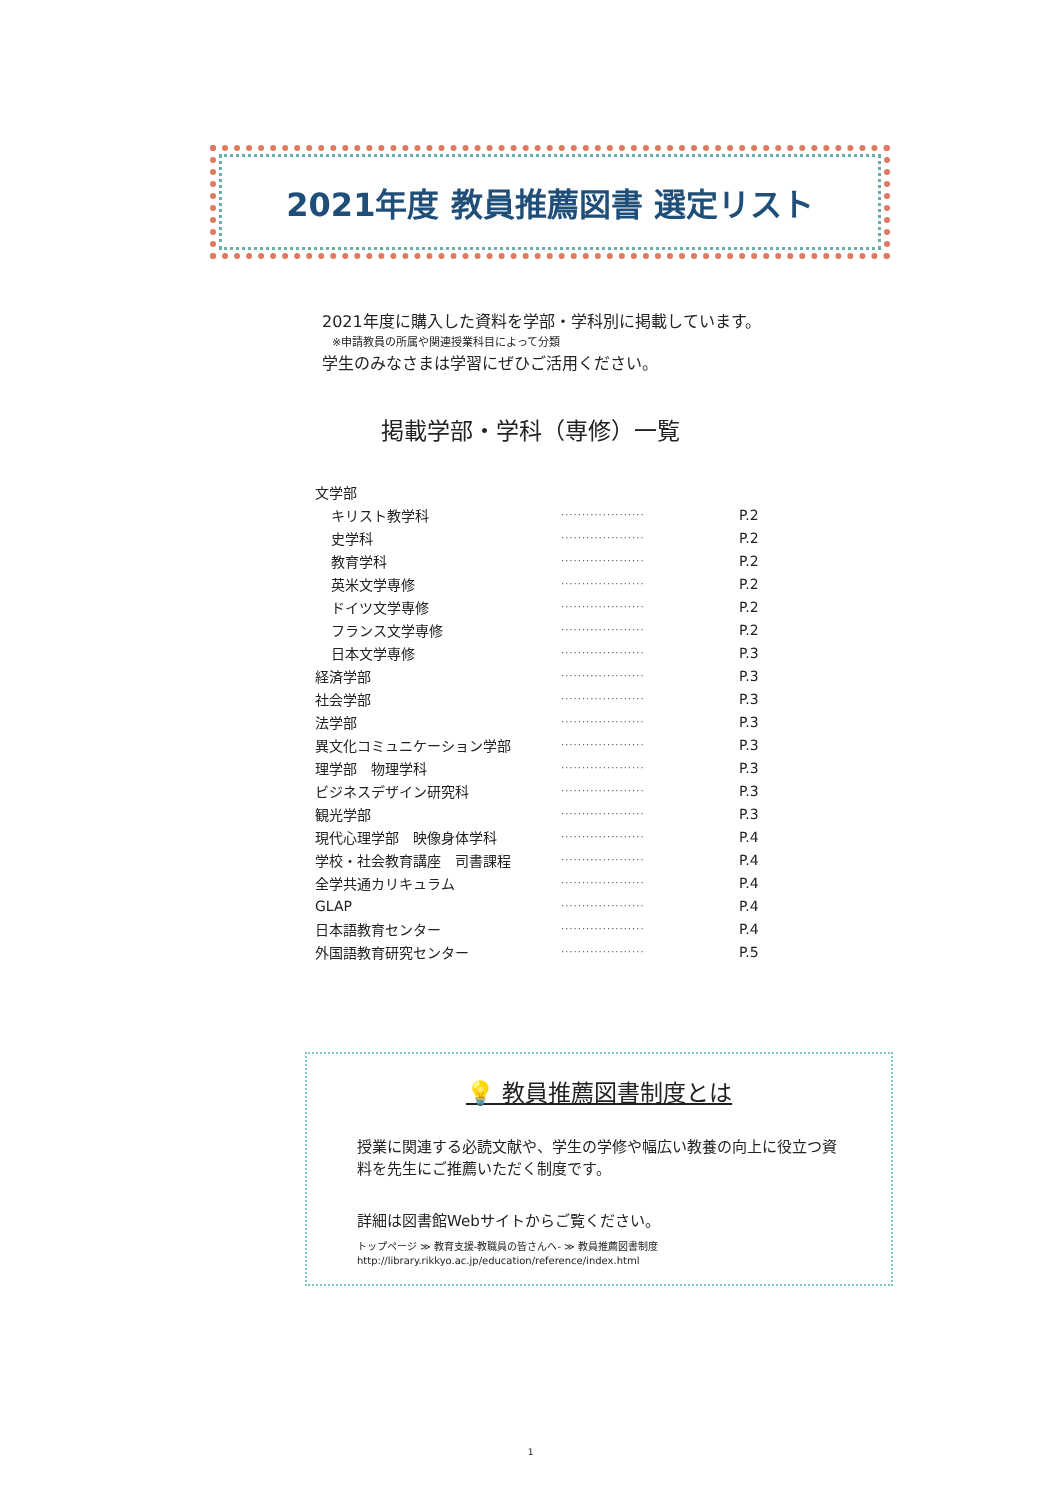2021年度 教員推薦図書 選定リスト
2021年度に購入した資料を学部・学科別に掲載しています。
※申請教員の所属や関連授業科目によって分類
学生のみなさまは学習にぜひご活用ください。
掲載学部・学科（専修）一覧
| 文学部 | | |
| キリスト教学科 | ···················· | P.2 |
| 史学科 | ···················· | P.2 |
| 教育学科 | ···················· | P.2 |
| 英米文学専修 | ···················· | P.2 |
| ドイツ文学専修 | ···················· | P.2 |
| フランス文学専修 | ···················· | P.2 |
| 日本文学専修 | ···················· | P.3 |
| 経済学部 | ···················· | P.3 |
| 社会学部 | ···················· | P.3 |
| 法学部 | ···················· | P.3 |
| 異文化コミュニケーション学部 | ···················· | P.3 |
| 理学部 物理学科 | ···················· | P.3 |
| ビジネスデザイン研究科 | ···················· | P.3 |
| 観光学部 | ···················· | P.3 |
| 現代心理学部 映像身体学科 | ···················· | P.4 |
| 学校・社会教育講座 司書課程 | ···················· | P.4 |
| 全学共通カリキュラム | ···················· | P.4 |
| GLAP | ···················· | P.4 |
| 日本語教育センター | ···················· | P.4 |
| 外国語教育研究センター | ···················· | P.5 |
💡 教員推薦図書制度とは
授業に関連する必読文献や、学生の学修や幅広い教養の向上に役立つ資料を先生にご推薦いただく制度です。
詳細は図書館Webサイトからご覧ください。
トップページ ≫ 教育支援-教職員の皆さんへ- ≫ 教員推薦図書制度
http://library.rikkyo.ac.jp/education/reference/index.html
1